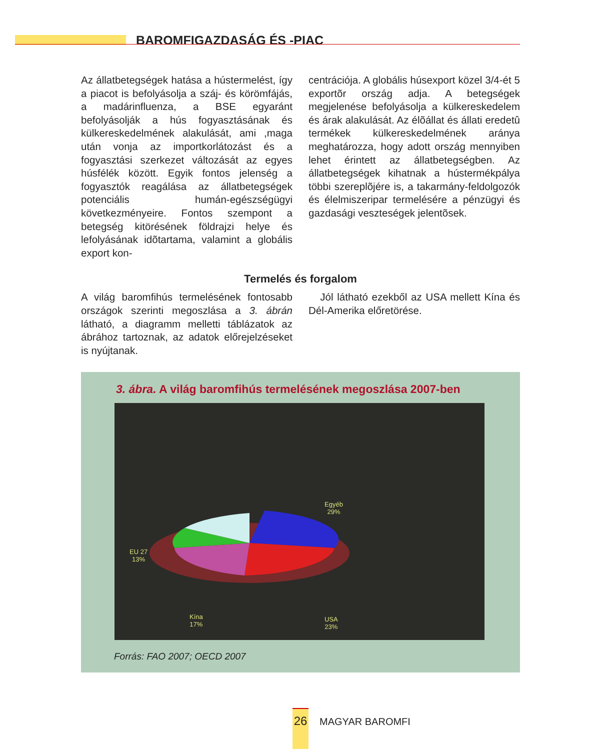BAROMFIGAZDASÁG ÉS -PIAC
Az állatbetegségek hatása a hústermelést, így a piacot is befolyásolja a száj- és körömfájás, a madárinfluenza, a BSE egyaránt befolyásolják a hús fogyasztásának és külkereskedelmének alakulását, ami ,maga után vonja az importkorlátozást és a fogyasztási szerkezet változását az egyes húsfélék között. Egyik fontos jelenség a fogyasztók reagálása az állatbetegségek potenciális humán-egészségügyi következményeire. Fontos szempont a betegség kitörésének földrajzi helye és lefolyásának idõtartama, valamint a globális export kon-
centrációja. A globális húsexport közel 3/4-ét 5 exportõr ország adja. A betegségek megjelenése befolyásolja a külkereskedelem és árak alakulását. Az élõállat és állati eredetû termékek külkereskedelmének aránya meghatározza, hogy adott ország mennyiben lehet érintett az állatbetegségben. Az állatbetegségek kihatnak a hústermékpálya többi szereplõjére is, a takarmány-feldolgozók és élelmiszeripar termelésére a pénzügyi és gazdasági veszteségek jelentõsek.
Termelés és forgalom
A világ baromfihús termelésének fontosabb országok szerinti megoszlása a 3. ábrán látható, a diagramm melletti táblázatok az ábrához tartoznak, az adatok előrejelzéseket is nyújtanak.
Jól látható ezekből az USA mellett Kína és Dél-Amerika előretörése.
3. ábra. A világ baromfihús termelésének megoszlása 2007-ben
Egyéb
29%
EU 27
13%
Kína
17%
USA
23%
Forrás: FAO 2007; OECD 2007
26
MAGYAR BAROMFI